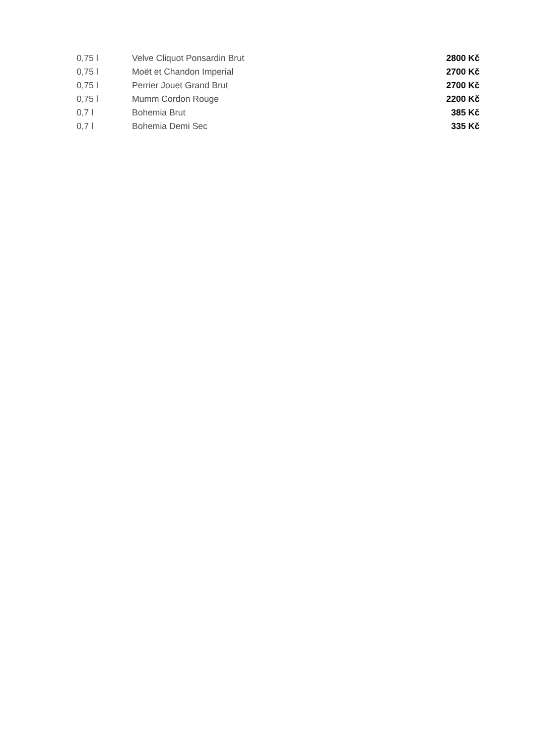| 0,75 l | Velve Cliquot Ponsardin Brut | 2800 Kč |
| 0,75 l | Moët et Chandon Imperial | 2700 Kč |
| 0,75 l | Perrier Jouet Grand Brut | 2700 Kč |
| 0,75 l | Mumm Cordon Rouge | 2200 Kč |
| 0,7 l | Bohemia Brut | 385 Kč |
| 0,7 l | Bohemia Demi Sec | 335 Kč |